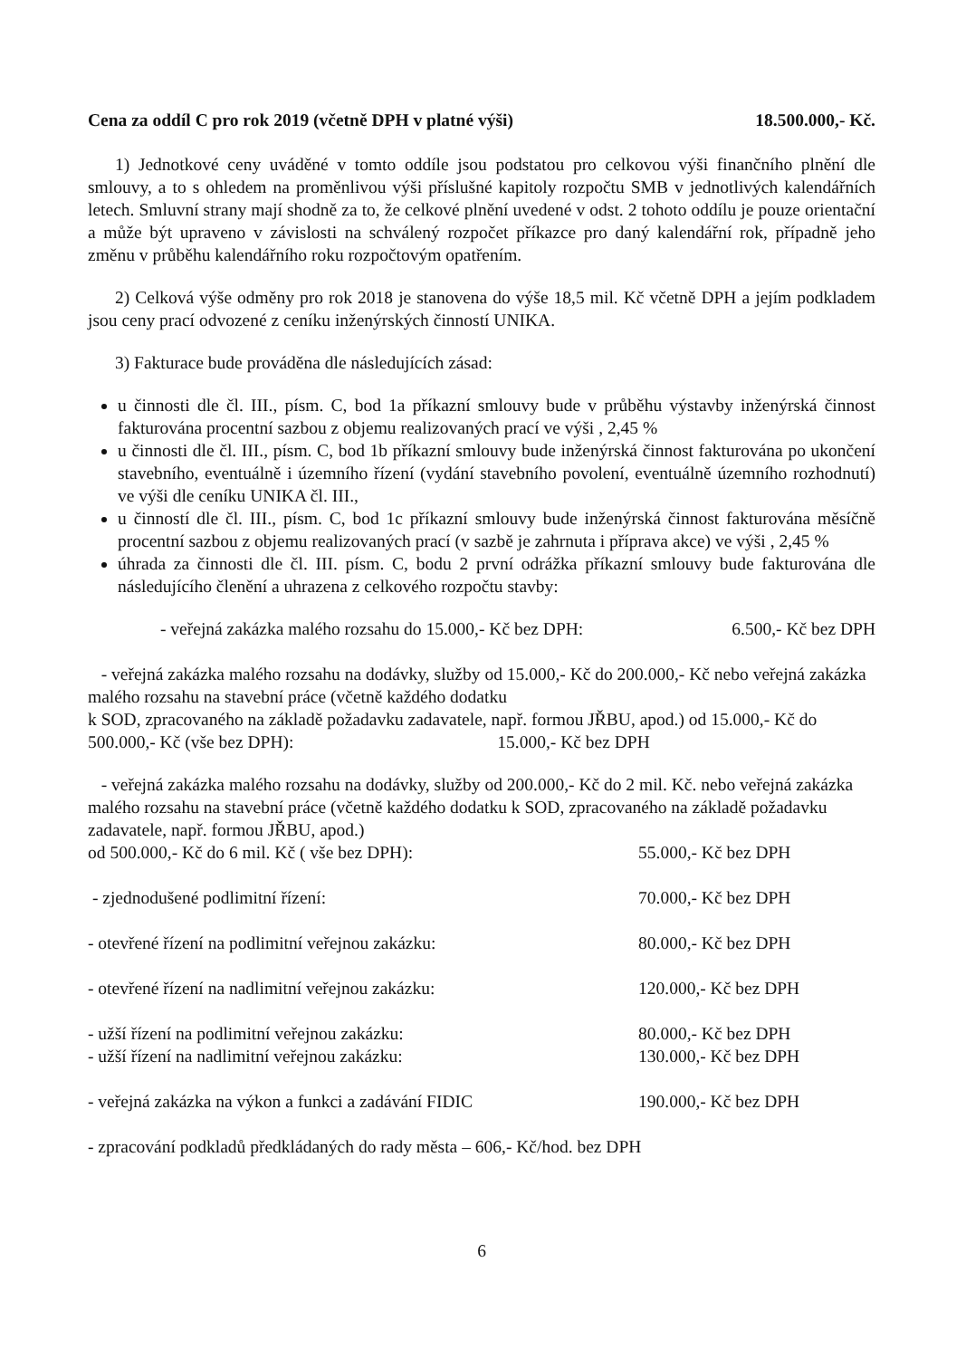Cena za oddíl C pro rok 2019 (včetně DPH v platné výši) 18.500.000,- Kč.
1) Jednotkové ceny uváděné v tomto oddíle jsou podstatou pro celkovou výši finančního plnění dle smlouvy, a to s ohledem na proměnlivou výši příslušné kapitoly rozpočtu SMB v jednotlivých kalendářních letech. Smluvní strany mají shodně za to, že celkové plnění uvedené v odst. 2 tohoto oddílu je pouze orientační a může být upraveno v závislosti na schválený rozpočet příkazce pro daný kalendářní rok, případně jeho změnu v průběhu kalendářního roku rozpočtovým opatřením.
2) Celková výše odměny pro rok 2018 je stanovena do výše 18,5 mil. Kč včetně DPH a jejím podkladem jsou ceny prací odvozené z ceníku inženýrských činností UNIKA.
3) Fakturace bude prováděna dle následujících zásad:
u činnosti dle čl. III., písm. C, bod 1a příkazní smlouvy bude v průběhu výstavby inženýrská činnost fakturována procentní sazbou z objemu realizovaných prací ve výši , 2,45 %
u činnosti dle čl. III., písm. C, bod 1b příkazní smlouvy bude inženýrská činnost fakturována po ukončení stavebního, eventuálně i územního řízení (vydání stavebního povolení, eventuálně územního rozhodnutí) ve výši dle ceníku UNIKA čl. III.,
u činností dle čl. III., písm. C, bod 1c příkazní smlouvy bude inženýrská činnost fakturována měsíčně procentní sazbou z objemu realizovaných prací (v sazbě je zahrnuta i příprava akce) ve výši , 2,45 %
úhrada za činnosti dle čl. III. písm. C, bodu 2 první odrážka příkazní smlouvy bude fakturována dle následujícího členění a uhrazena z celkového rozpočtu stavby:
- veřejná zakázka malého rozsahu do 15.000,- Kč bez DPH: 6.500,- Kč bez DPH
- veřejná zakázka malého rozsahu na dodávky, služby od 15.000,- Kč do 200.000,- Kč nebo veřejná zakázka malého rozsahu na stavební práce (včetně každého dodatku
k SOD, zpracovaného na základě požadavku zadavatele, např. formou JŘBU, apod.) od 15.000,- Kč do 500.000,- Kč (vše bez DPH): 15.000,- Kč bez DPH
- veřejná zakázka malého rozsahu na dodávky, služby od 200.000,- Kč do 2 mil. Kč. nebo veřejná zakázka malého rozsahu na stavební práce (včetně každého dodatku k SOD, zpracovaného na základě požadavku zadavatele, např. formou JŘBU, apod.)
od 500.000,- Kč do 6 mil. Kč ( vše bez DPH): 55.000,- Kč bez DPH
- zjednodušené podlimitní řízení: 70.000,- Kč bez DPH
- otevřené řízení na podlimitní veřejnou zakázku: 80.000,- Kč bez DPH
- otevřené řízení na nadlimitní veřejnou zakázku: 120.000,- Kč bez DPH
- užší řízení na podlimitní veřejnou zakázku: 80.000,- Kč bez DPH
- užší řízení na nadlimitní veřejnou zakázku: 130.000,- Kč bez DPH
- veřejná zakázka na výkon a funkci a zadávání FIDIC 190.000,- Kč bez DPH
- zpracování podkladů předkládaných do rady města – 606,- Kč/hod. bez DPH
6